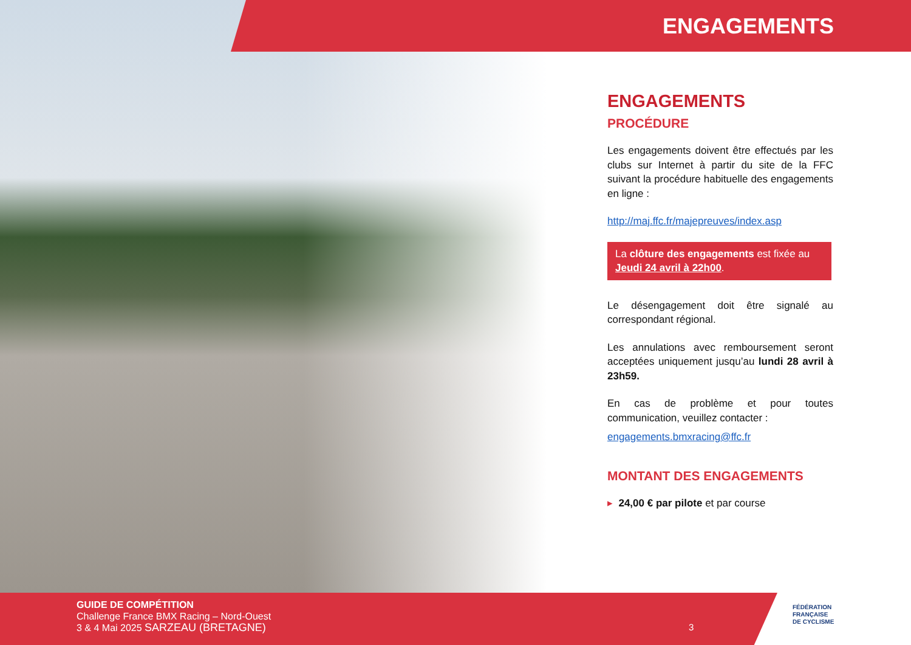ENGAGEMENTS
ENGAGEMENTS
PROCÉDURE
Les engagements doivent être effectués par les clubs sur Internet à partir du site de la FFC suivant la procédure habituelle des engagements en ligne :
http://maj.ffc.fr/majepreuves/index.asp
La clôture des engagements est fixée au Jeudi 24 avril à 22h00.
Le désengagement doit être signalé au correspondant régional.
Les annulations avec remboursement seront acceptées uniquement jusqu’au lundi 28 avril à 23h59.
En cas de problème et pour toutes communication, veuillez contacter :
engagements.bmxracing@ffc.fr
MONTANT DES ENGAGEMENTS
▸ 24,00 € par pilote et par course
GUIDE DE COMPÉTITION
Challenge France BMX Racing – Nord-Ouest
3 & 4 Mai 2025 SARZEAU (BRETAGNE)
3
FÉDÉRATION
FRANÇAISE
DE CYCLISME